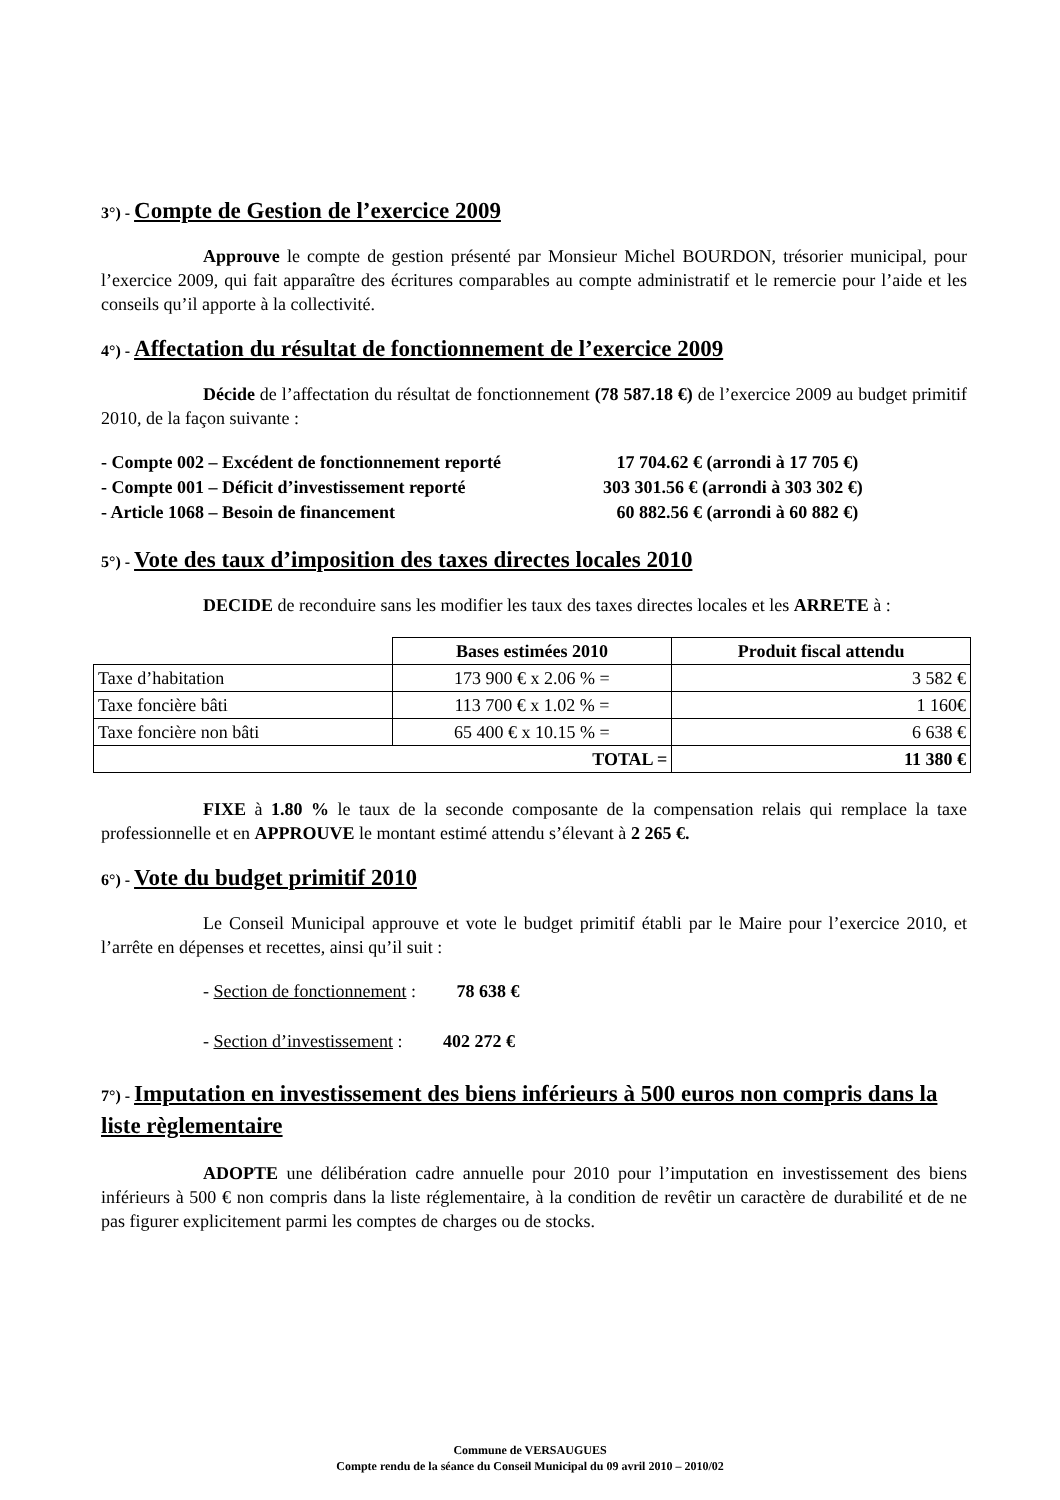3°) - Compte de Gestion de l’exercice 2009
Approuve le compte de gestion présenté par Monsieur Michel BOURDON, trésorier municipal, pour l’exercice 2009, qui fait apparaître des écritures comparables au compte administratif et le remercie pour l’aide et les conseils qu’il apporte à la collectivité.
4°) - Affectation du résultat de fonctionnement de l’exercice 2009
Décide de l’affectation du résultat de fonctionnement (78 587.18 €) de l’exercice 2009 au budget primitif 2010, de la façon suivante :
- Compte 002 – Excédent de fonctionnement reporté 17 704.62 € (arrondi à 17 705 €)
- Compte 001 – Déficit d’investissement reporté 303 301.56 € (arrondi à 303 302 €)
- Article 1068 – Besoin de financement 60 882.56 € (arrondi à 60 882 €)
5°) - Vote des taux d’imposition des taxes directes locales 2010
DECIDE de reconduire sans les modifier les taux des taxes directes locales et les ARRETE à :
| | Bases estimées 2010 | Produit fiscal attendu |
| --- | --- | --- |
| Taxe d’habitation | 173 900 € x 2.06 % = | 3 582 € |
| Taxe foncière bâti | 113 700 € x 1.02 % = | 1 160€ |
| Taxe foncière non bâti | 65 400 € x 10.15 % = | 6 638 € |
| TOTAL = | | 11 380 € |
FIXE à 1.80 % le taux de la seconde composante de la compensation relais qui remplace la taxe professionnelle et en APPROUVE le montant estimé attendu s’élevant à 2 265 €.
6°) - Vote du budget primitif 2010
Le Conseil Municipal approuve et vote le budget primitif établi par le Maire pour l’exercice 2010, et l’arrête en dépenses et recettes, ainsi qu’il suit :
- Section de fonctionnement : 78 638 €
- Section d’investissement : 402 272 €
7°) - Imputation en investissement des biens inférieurs à 500 euros non compris dans la liste règlementaire
ADOPTE une délibération cadre annuelle pour 2010 pour l’imputation en investissement des biens inférieurs à 500 € non compris dans la liste réglementaire, à la condition de revêtir un caractère de durabilité et de ne pas figurer explicitement parmi les comptes de charges ou de stocks.
Commune de VERSAUGUES
Compte rendu de la séance du Conseil Municipal du 09 avril 2010 – 2010/02